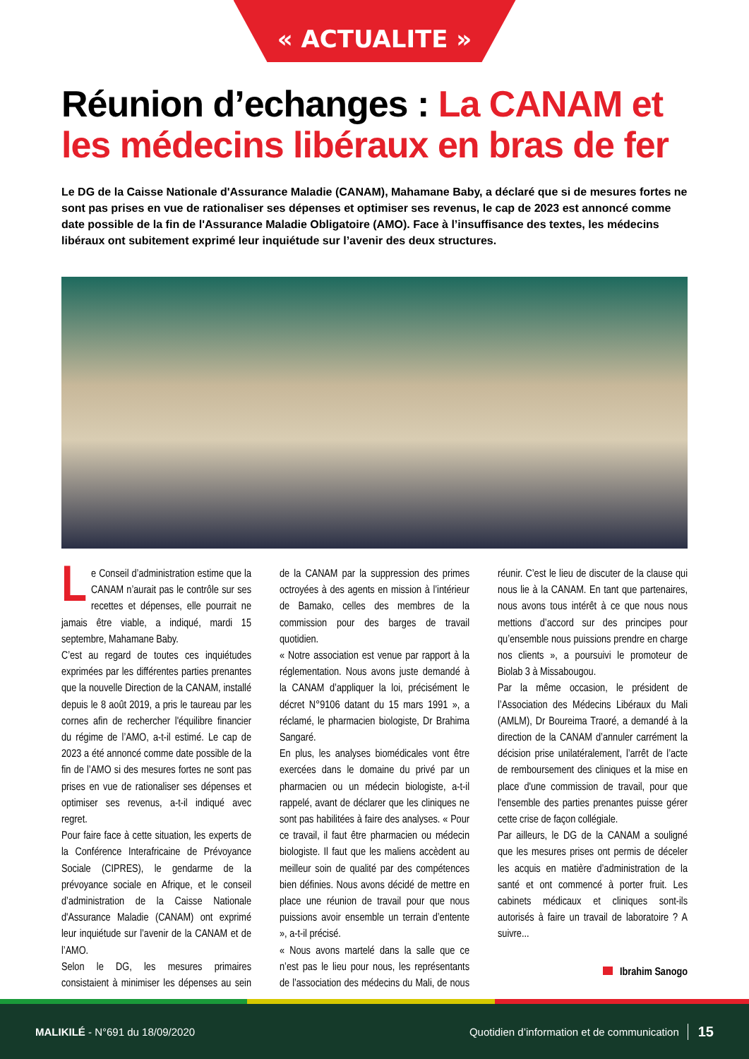« ACTUALITE »
Réunion d’echanges : La CANAM et les médecins libéraux en bras de fer
Le DG de la Caisse Nationale d'Assurance Maladie (CANAM), Mahamane Baby, a déclaré que si de mesures fortes ne sont pas prises en vue de rationaliser ses dépenses et optimiser ses revenus, le cap de 2023 est annoncé comme date possible de la fin de l'Assurance Maladie Obligatoire (AMO). Face à l’insuffisance des textes, les médecins libéraux ont subitement exprimé leur inquiétude sur l’avenir des deux structures.
Le Conseil d’administration estime que la CANAM n’aurait pas le contrôle sur ses recettes et dépenses, elle pourrait ne jamais être viable, a indiqué, mardi 15 septembre, Mahamane Baby.
C’est au regard de toutes ces inquiétudes exprimées par les différentes parties prenantes que la nouvelle Direction de la CANAM, installé depuis le 8 août 2019, a pris le taureau par les cornes afin de rechercher l'équilibre financier du régime de l’AMO, a-t-il estimé. Le cap de 2023 a été annoncé comme date possible de la fin de l’AMO si des mesures fortes ne sont pas prises en vue de rationaliser ses dépenses et optimiser ses revenus, a-t-il indiqué avec regret.
Pour faire face à cette situation, les experts de la Conférence Interafricaine de Prévoyance Sociale (CIPRES), le gendarme de la prévoyance sociale en Afrique, et le conseil d’administration de la Caisse Nationale d'Assurance Maladie (CANAM) ont exprimé leur inquiétude sur l’avenir de la CANAM et de l’AMO.
Selon le DG, les mesures primaires consistaient à minimiser les dépenses au sein de la CANAM par la suppression des primes octroyées à des agents en mission à l’intérieur de Bamako, celles des membres de la commission pour des barges de travail quotidien.
« Notre association est venue par rapport à la réglementation. Nous avons juste demandé à la CANAM d’appliquer la loi, précisément le décret N°9106 datant du 15 mars 1991 », a réclamé, le pharmacien biologiste, Dr Brahima Sangaré.
En plus, les analyses biomédicales vont être exercées dans le domaine du privé par un pharmacien ou un médecin biologiste, a-t-il rappelé, avant de déclarer que les cliniques ne sont pas habilitées à faire des analyses. « Pour ce travail, il faut être pharmacien ou médecin biologiste. Il faut que les maliens accèdent au meilleur soin de qualité par des compétences bien définies. Nous avons décidé de mettre en place une réunion de travail pour que nous puissions avoir ensemble un terrain d’entente », a-t-il précisé.
« Nous avons martelé dans la salle que ce n’est pas le lieu pour nous, les représentants de l’association des médecins du Mali, de nous réunir. C’est le lieu de discuter de la clause qui nous lie à la CANAM. En tant que partenaires, nous avons tous intérêt à ce que nous nous mettions d’accord sur des principes pour qu’ensemble nous puissions prendre en charge nos clients », a poursuivi le promoteur de Biolab 3 à Missabougou.
Par la même occasion, le président de l’Association des Médecins Libéraux du Mali (AMLM), Dr Boureima Traoré, a demandé à la direction de la CANAM d’annuler carrément la décision prise unilatéralement, l’arrêt de l’acte de remboursement des cliniques et la mise en place d'une commission de travail, pour que l'ensemble des parties prenantes puisse gérer cette crise de façon collégiale.
Par ailleurs, le DG de la CANAM a souligné que les mesures prises ont permis de déceler les acquis en matière d’administration de la santé et ont commencé à porter fruit. Les cabinets médicaux et cliniques sont-ils autorisés à faire un travail de laboratoire ? A suivre...
Ibrahim Sanogo
MALIKILÉ - N°691 du 18/09/2020
Quotidien d’information et de communication
15